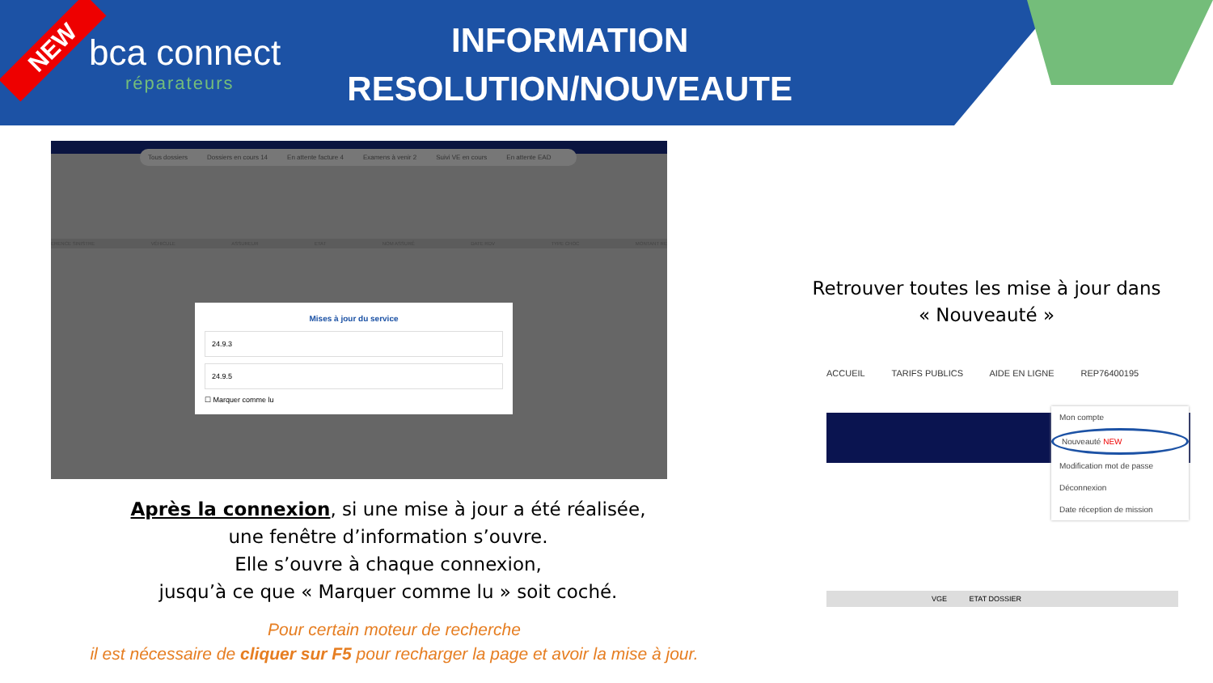NEW
bca connect
réparateurs
INFORMATION
RESOLUTION/NOUVEAUTE
Tous dossiers Dossiers en cours 14 En attente facture 4 Examens à venir 2 Suivi VE en cours En attente EAD
ERENCE SINISTRE VÉHICULE ASSUREUR ETAT NOM ASSURÉ DATE RDV TYPE CHOC MONTANT RE
Mises à jour du service
24.9.3
24.9.5
☐ Marquer comme lu
Après la connexion, si une mise à jour a été réalisée,
une fenêtre d’information s’ouvre.
Elle s’ouvre à chaque connexion,
jusqu’à ce que « Marquer comme lu » soit coché.
Pour certain moteur de recherche
il est nécessaire de cliquer sur F5 pour recharger la page et avoir la mise à jour.
Retrouver toutes les mise à jour dans
« Nouveauté »
ACCUEIL TARIFS PUBLICS AIDE EN LIGNE REP76400195
Mon compte
Nouveauté NEW
Modification mot de passe
Déconnexion
Date réception de mission
VGE ETAT DOSSIER